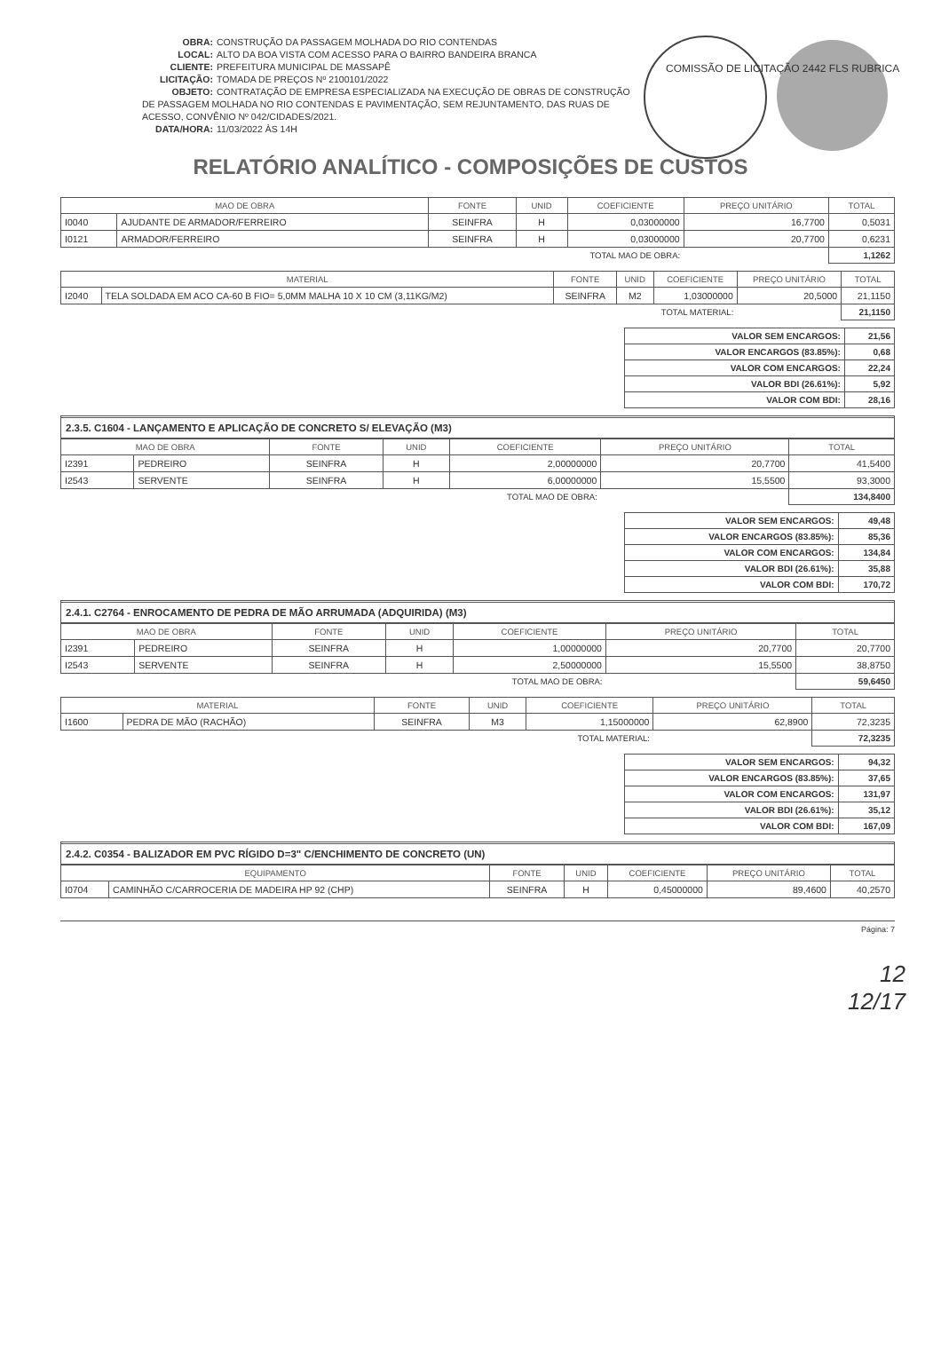OBRA: CONSTRUÇÃO DA PASSAGEM MOLHADA DO RIO CONTENDAS
LOCAL: ALTO DA BOA VISTA COM ACESSO PARA O BAIRRO BANDEIRA BRANCA
CLIENTE: PREFEITURA MUNICIPAL DE MASSAPÊ
LICITAÇÃO: TOMADA DE PREÇOS Nº 2100101/2022
OBJETO: CONTRATAÇÃO DE EMPRESA ESPECIALIZADA NA EXECUÇÃO DE OBRAS DE CONSTRUÇÃO DE PASSAGEM MOLHADA NO RIO CONTENDAS E PAVIMENTAÇÃO, SEM REJUNTAMENTO, DAS RUAS DE ACESSO, CONVÊNIO Nº 042/CIDADES/2021.
DATA/HORA: 11/03/2022 ÀS 14H
COMISSÃO DE LICITAÇÃO 2442 FLS RUBRICA
RELATÓRIO ANALÍTICO - COMPOSIÇÕES DE CUSTOS
| MAO DE OBRA | | FONTE | UNID | COEFICIENTE | PREÇO UNITÁRIO | TOTAL |
| --- | --- | --- | --- | --- | --- | --- |
| I0040 | AJUDANTE DE ARMADOR/FERREIRO | SEINFRA | H | 0,03000000 | 16,7700 | 0,5031 |
| I0121 | ARMADOR/FERREIRO | SEINFRA | H | 0,03000000 | 20,7700 | 0,6231 |
| TOTAL MAO DE OBRA: | | | | | | 1,1262 |
| MATERIAL | | FONTE | UNID | COEFICIENTE | PREÇO UNITÁRIO | TOTAL |
| --- | --- | --- | --- | --- | --- | --- |
| I2040 | TELA SOLDADA EM ACO CA-60 B FIO= 5,0MM MALHA 10 X 10 CM (3,11KG/M2) | SEINFRA | M2 | 1,03000000 | 20,5000 | 21,1150 |
| TOTAL MATERIAL: | | | | | | 21,1150 |
| VALOR SEM ENCARGOS: | 21,56 |
| VALOR ENCARGOS (83.85%): | 0,68 |
| VALOR COM ENCARGOS: | 22,24 |
| VALOR BDI (26.61%): | 5,92 |
| VALOR COM BDI: | 28,16 |
2.3.5. C1604 - LANÇAMENTO E APLICAÇÃO DE CONCRETO S/ ELEVAÇÃO (M3)
| MAO DE OBRA | | FONTE | UNID | COEFICIENTE | PREÇO UNITÁRIO | TOTAL |
| --- | --- | --- | --- | --- | --- | --- |
| I2391 | PEDREIRO | SEINFRA | H | 2,00000000 | 20,7700 | 41,5400 |
| I2543 | SERVENTE | SEINFRA | H | 6,00000000 | 15,5500 | 93,3000 |
| TOTAL MAO DE OBRA: | | | | | | 134,8400 |
| VALOR SEM ENCARGOS: | 49,48 |
| VALOR ENCARGOS (83.85%): | 85,36 |
| VALOR COM ENCARGOS: | 134,84 |
| VALOR BDI (26.61%): | 35,88 |
| VALOR COM BDI: | 170,72 |
2.4.1. C2764 - ENROCAMENTO DE PEDRA DE MÃO ARRUMADA (ADQUIRIDA) (M3)
| MAO DE OBRA | | FONTE | UNID | COEFICIENTE | PREÇO UNITÁRIO | TOTAL |
| --- | --- | --- | --- | --- | --- | --- |
| I2391 | PEDREIRO | SEINFRA | H | 1,00000000 | 20,7700 | 20,7700 |
| I2543 | SERVENTE | SEINFRA | H | 2,50000000 | 15,5500 | 38,8750 |
| TOTAL MAO DE OBRA: | | | | | | 59,6450 |
| MATERIAL | | FONTE | UNID | COEFICIENTE | PREÇO UNITÁRIO | TOTAL |
| --- | --- | --- | --- | --- | --- | --- |
| I1600 | PEDRA DE MÃO (RACHÃO) | SEINFRA | M3 | 1,15000000 | 62,8900 | 72,3235 |
| TOTAL MATERIAL: | | | | | | 72,3235 |
| VALOR SEM ENCARGOS: | 94,32 |
| VALOR ENCARGOS (83.85%): | 37,65 |
| VALOR COM ENCARGOS: | 131,97 |
| VALOR BDI (26.61%): | 35,12 |
| VALOR COM BDI: | 167,09 |
2.4.2. C0354 - BALIZADOR EM PVC RÍGIDO D=3" C/ENCHIMENTO DE CONCRETO (UN)
| EQUIPAMENTO | | FONTE | UNID | COEFICIENTE | PREÇO UNITÁRIO | TOTAL |
| --- | --- | --- | --- | --- | --- | --- |
| I0704 | CAMINHÃO C/CARROCERIA DE MADEIRA HP 92 (CHP) | SEINFRA | H | 0,45000000 | 89,4600 | 40,2570 |
Página: 7
12
12/17